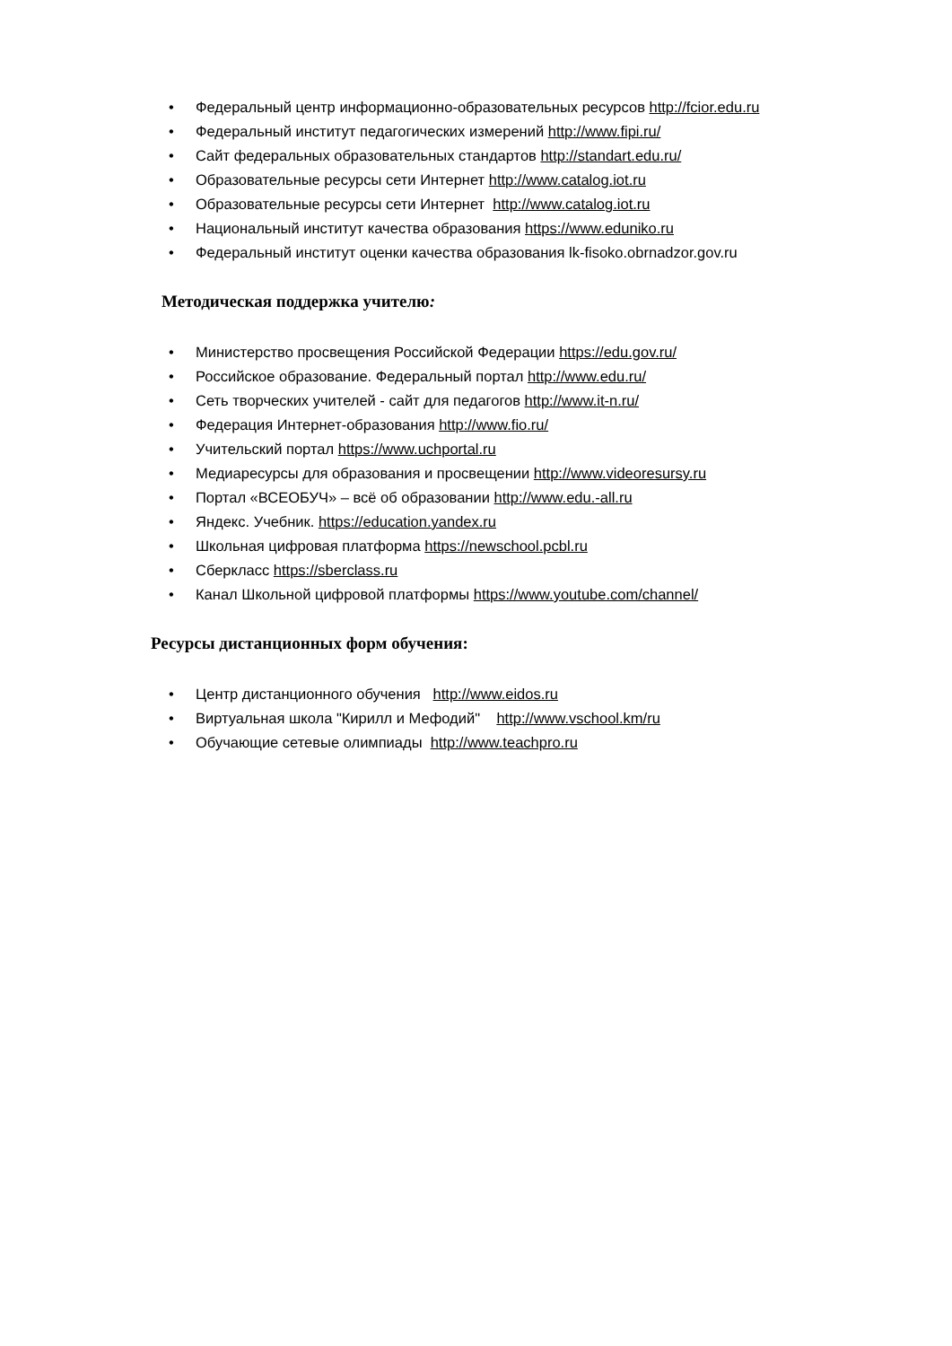• Федеральный центр информационно-образовательных ресурсов http://fcior.edu.ru
• Федеральный институт педагогических измерений http://www.fipi.ru/
• Сайт федеральных образовательных стандартов http://standart.edu.ru/
• Образовательные ресурсы сети Интернет http://www.catalog.iot.ru
• Образовательные ресурсы сети Интернет http://www.catalog.iot.ru
• Национальный институт качества образования https://www.eduniko.ru
• Федеральный институт оценки качества образования lk-fisoko.obrnadzor.gov.ru
Методическая поддержка учителю:
• Министерство просвещения Российской Федерации https://edu.gov.ru/
• Российское образование. Федеральный портал http://www.edu.ru/
• Сеть творческих учителей - сайт для педагогов http://www.it-n.ru/
• Федерация Интернет-образования http://www.fio.ru/
• Учительский портал https://www.uchportal.ru
• Медиаресурсы для образования и просвещении http://www.videoresursy.ru
• Портал «ВСЕОБУЧ» – всё об образовании http://www.edu.-all.ru
• Яндекс. Учебник. https://education.yandex.ru
• Школьная цифровая платформа https://newschool.pcbl.ru
• Сберкласс https://sberclass.ru
• Канал Школьной цифровой платформы https://www.youtube.com/channel/
Ресурсы дистанционных форм обучения:
• Центр дистанционного обучения http://www.eidos.ru
• Виртуальная школа "Кирилл и Мефодий" http://www.vschool.km/ru
• Обучающие сетевые олимпиады http://www.teachpro.ru